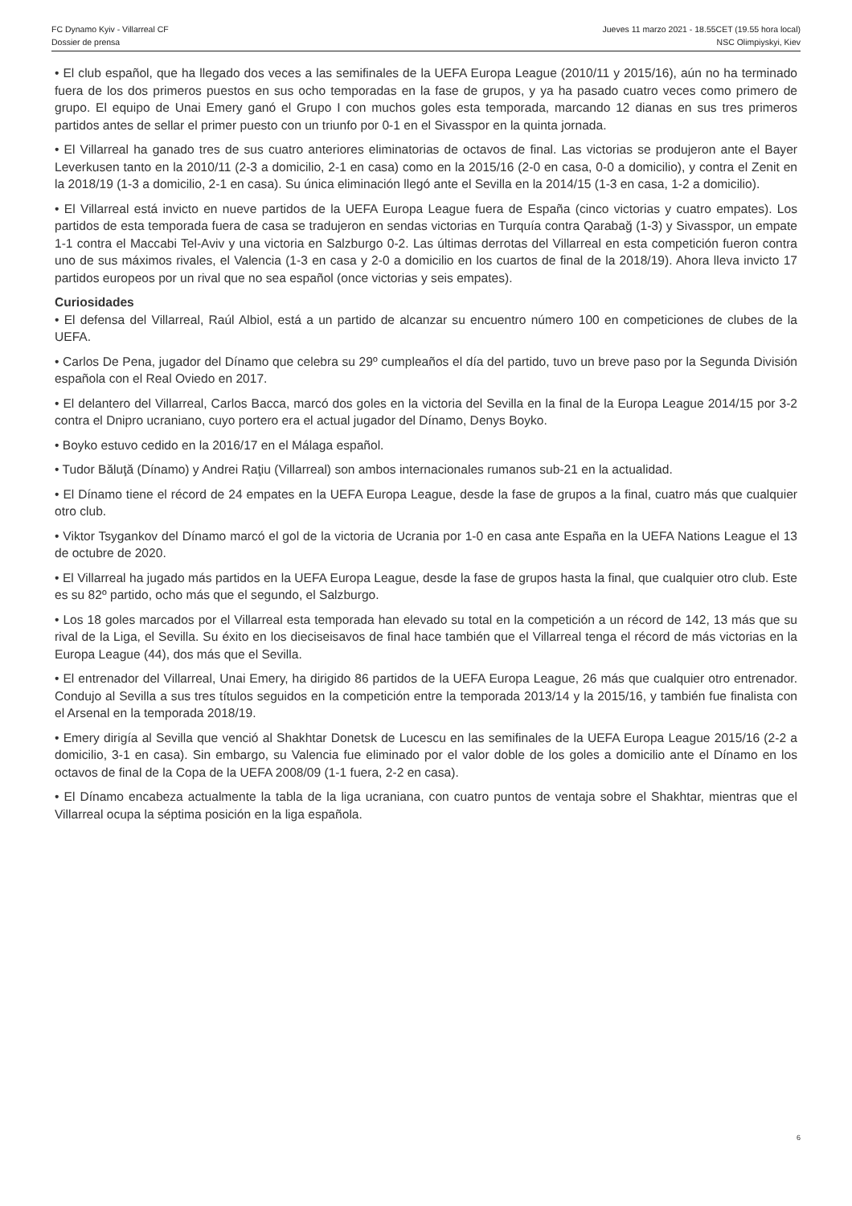FC Dynamo Kyiv - Villarreal CF Jueves 11 marzo 2021 - 18.55CET (19.55 hora local)
Dossier de prensa NSC Olimpiyskyi, Kiev
• El club español, que ha llegado dos veces a las semifinales de la UEFA Europa League (2010/11 y 2015/16), aún no ha terminado fuera de los dos primeros puestos en sus ocho temporadas en la fase de grupos, y ya ha pasado cuatro veces como primero de grupo. El equipo de Unai Emery ganó el Grupo I con muchos goles esta temporada, marcando 12 dianas en sus tres primeros partidos antes de sellar el primer puesto con un triunfo por 0-1 en el Sivasspor en la quinta jornada.
• El Villarreal ha ganado tres de sus cuatro anteriores eliminatorias de octavos de final. Las victorias se produjeron ante el Bayer Leverkusen tanto en la 2010/11 (2-3 a domicilio, 2-1 en casa) como en la 2015/16 (2-0 en casa, 0-0 a domicilio), y contra el Zenit en la 2018/19 (1-3 a domicilio, 2-1 en casa). Su única eliminación llegó ante el Sevilla en la 2014/15 (1-3 en casa, 1-2 a domicilio).
• El Villarreal está invicto en nueve partidos de la UEFA Europa League fuera de España (cinco victorias y cuatro empates). Los partidos de esta temporada fuera de casa se tradujeron en sendas victorias en Turquía contra Qarabağ (1-3) y Sivasspor, un empate 1-1 contra el Maccabi Tel-Aviv y una victoria en Salzburgo 0-2. Las últimas derrotas del Villarreal en esta competición fueron contra uno de sus máximos rivales, el Valencia (1-3 en casa y 2-0 a domicilio en los cuartos de final de la 2018/19). Ahora lleva invicto 17 partidos europeos por un rival que no sea español (once victorias y seis empates).
Curiosidades
• El defensa del Villarreal, Raúl Albiol, está a un partido de alcanzar su encuentro número 100 en competiciones de clubes de la UEFA.
• Carlos De Pena, jugador del Dínamo que celebra su 29º cumpleaños el día del partido, tuvo un breve paso por la Segunda División española con el Real Oviedo en 2017.
• El delantero del Villarreal, Carlos Bacca, marcó dos goles en la victoria del Sevilla en la final de la Europa League 2014/15 por 3-2 contra el Dnipro ucraniano, cuyo portero era el actual jugador del Dínamo, Denys Boyko.
• Boyko estuvo cedido en la 2016/17 en el Málaga español.
• Tudor Băluţă (Dínamo) y Andrei Raţiu (Villarreal) son ambos internacionales rumanos sub-21 en la actualidad.
• El Dínamo tiene el récord de 24 empates en la UEFA Europa League, desde la fase de grupos a la final, cuatro más que cualquier otro club.
• Viktor Tsygankov del Dínamo marcó el gol de la victoria de Ucrania por 1-0 en casa ante España en la UEFA Nations League el 13 de octubre de 2020.
• El Villarreal ha jugado más partidos en la UEFA Europa League, desde la fase de grupos hasta la final, que cualquier otro club. Este es su 82º partido, ocho más que el segundo, el Salzburgo.
• Los 18 goles marcados por el Villarreal esta temporada han elevado su total en la competición a un récord de 142, 13 más que su rival de la Liga, el Sevilla. Su éxito en los dieciseisavos de final hace también que el Villarreal tenga el récord de más victorias en la Europa League (44), dos más que el Sevilla.
• El entrenador del Villarreal, Unai Emery, ha dirigido 86 partidos de la UEFA Europa League, 26 más que cualquier otro entrenador. Condujo al Sevilla a sus tres títulos seguidos en la competición entre la temporada 2013/14 y la 2015/16, y también fue finalista con el Arsenal en la temporada 2018/19.
• Emery dirigía al Sevilla que venció al Shakhtar Donetsk de Lucescu en las semifinales de la UEFA Europa League 2015/16 (2-2 a domicilio, 3-1 en casa). Sin embargo, su Valencia fue eliminado por el valor doble de los goles a domicilio ante el Dínamo en los octavos de final de la Copa de la UEFA 2008/09 (1-1 fuera, 2-2 en casa).
• El Dínamo encabeza actualmente la tabla de la liga ucraniana, con cuatro puntos de ventaja sobre el Shakhtar, mientras que el Villarreal ocupa la séptima posición en la liga española.
6